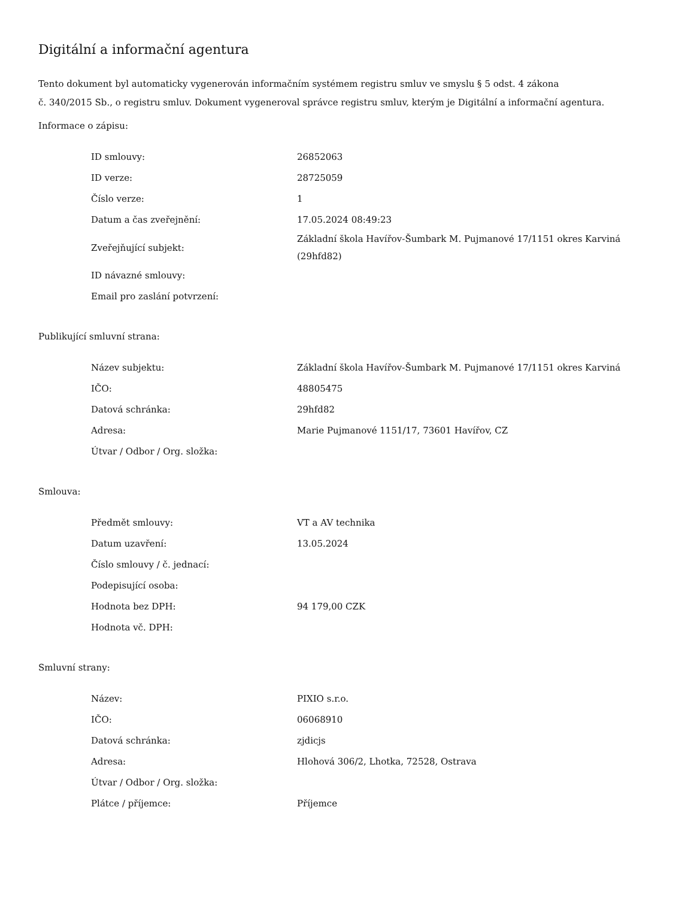Digitální a informační agentura
Tento dokument byl automaticky vygenerován informačním systémem registru smluv ve smyslu § 5 odst. 4 zákona
č. 340/2015 Sb., o registru smluv. Dokument vygeneroval správce registru smluv, kterým je Digitální a informační agentura.
Informace o zápisu:
| ID smlouvy: | 26852063 |
| ID verze: | 28725059 |
| Číslo verze: | 1 |
| Datum a čas zveřejnění: | 17.05.2024 08:49:23 |
| Zveřejňující subjekt: | Základní škola Havířov-Šumbark M. Pujmanové 17/1151 okres Karviná (29hfd82) |
| ID návazné smlouvy: | |
| Email pro zaslání potvrzení: | |
Publikující smluvní strana:
| Název subjektu: | Základní škola Havířov-Šumbark M. Pujmanové 17/1151 okres Karviná |
| IČO: | 48805475 |
| Datová schránka: | 29hfd82 |
| Adresa: | Marie Pujmanové 1151/17, 73601 Havířov, CZ |
| Útvar / Odbor / Org. složka: | |
Smlouva:
| Předmět smlouvy: | VT a AV technika |
| Datum uzavření: | 13.05.2024 |
| Číslo smlouvy / č. jednací: | |
| Podepisující osoba: | |
| Hodnota bez DPH: | 94 179,00 CZK |
| Hodnota vč. DPH: | |
Smluvní strany:
| Název: | PIXIO s.r.o. |
| IČO: | 06068910 |
| Datová schránka: | zjdicjs |
| Adresa: | Hlohová 306/2, Lhotka, 72528, Ostrava |
| Útvar / Odbor / Org. složka: | |
| Plátce / příjemce: | Příjemce |